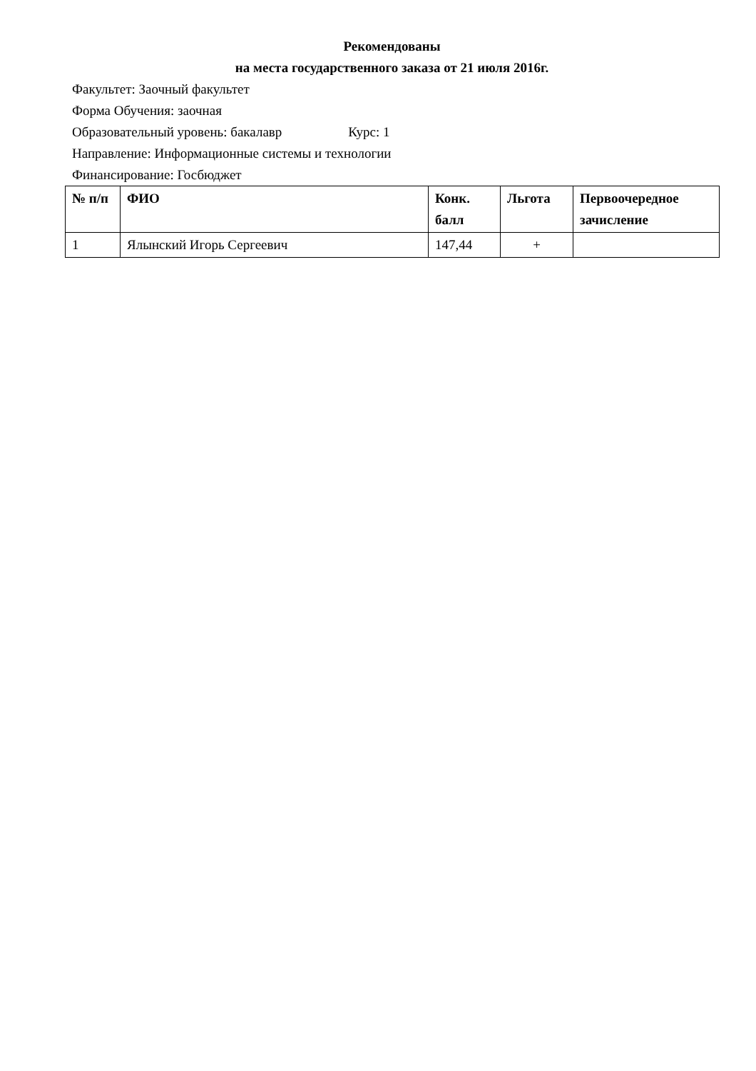Рекомендованы
на места государственного заказа от 21 июля 2016г.
Факультет: Заочный факультет
Форма Обучения: заочная
Образовательный уровень: бакалавр Курс: 1
Направление: Информационные системы и технологии
Финансирование: Госбюджет
| № п/п | ФИО | Конк. балл | Льгота | Первоочередное зачисление |
| --- | --- | --- | --- | --- |
| 1 | Ялынский Игорь Сергеевич | 147,44 | + | |